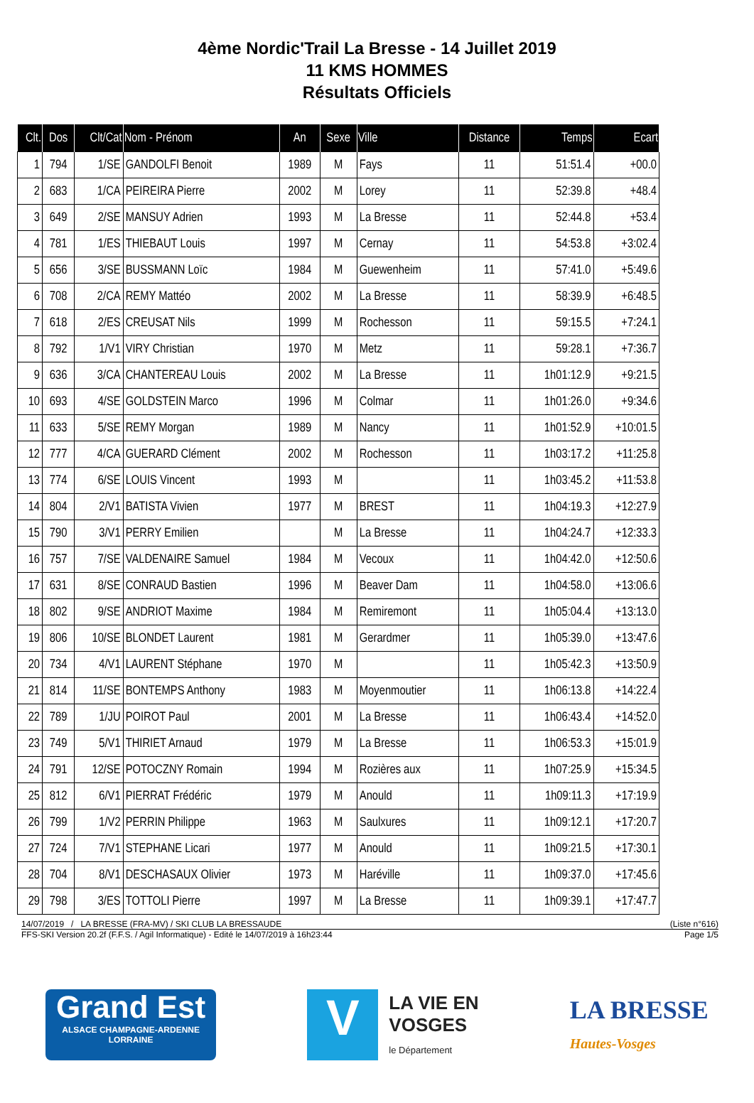4ème Nordic'Trail La Bresse - 14 Juillet 2019
11 KMS HOMMES
Résultats Officiels
| Clt. | Dos | Clt/Cat | Nom - Prénom | An | Sexe | Ville | Distance | Temps | Ecart |
| --- | --- | --- | --- | --- | --- | --- | --- | --- | --- |
| 1 | 794 | 1/SE | GANDOLFI Benoit | 1989 | M | Fays | 11 | 51:51.4 | +00.0 |
| 2 | 683 | 1/CA | PEIREIRA Pierre | 2002 | M | Lorey | 11 | 52:39.8 | +48.4 |
| 3 | 649 | 2/SE | MANSUY Adrien | 1993 | M | La Bresse | 11 | 52:44.8 | +53.4 |
| 4 | 781 | 1/ES | THIEBAUT Louis | 1997 | M | Cernay | 11 | 54:53.8 | +3:02.4 |
| 5 | 656 | 3/SE | BUSSMANN Loïc | 1984 | M | Guewenheim | 11 | 57:41.0 | +5:49.6 |
| 6 | 708 | 2/CA | REMY Mattéo | 2002 | M | La Bresse | 11 | 58:39.9 | +6:48.5 |
| 7 | 618 | 2/ES | CREUSAT Nils | 1999 | M | Rochesson | 11 | 59:15.5 | +7:24.1 |
| 8 | 792 | 1/V1 | VIRY Christian | 1970 | M | Metz | 11 | 59:28.1 | +7:36.7 |
| 9 | 636 | 3/CA | CHANTEREAU Louis | 2002 | M | La Bresse | 11 | 1h01:12.9 | +9:21.5 |
| 10 | 693 | 4/SE | GOLDSTEIN Marco | 1996 | M | Colmar | 11 | 1h01:26.0 | +9:34.6 |
| 11 | 633 | 5/SE | REMY Morgan | 1989 | M | Nancy | 11 | 1h01:52.9 | +10:01.5 |
| 12 | 777 | 4/CA | GUERARD Clément | 2002 | M | Rochesson | 11 | 1h03:17.2 | +11:25.8 |
| 13 | 774 | 6/SE | LOUIS Vincent | 1993 | M | | 11 | 1h03:45.2 | +11:53.8 |
| 14 | 804 | 2/V1 | BATISTA Vivien | 1977 | M | BREST | 11 | 1h04:19.3 | +12:27.9 |
| 15 | 790 | 3/V1 | PERRY Emilien | | M | La Bresse | 11 | 1h04:24.7 | +12:33.3 |
| 16 | 757 | 7/SE | VALDENAIRE Samuel | 1984 | M | Vecoux | 11 | 1h04:42.0 | +12:50.6 |
| 17 | 631 | 8/SE | CONRAUD Bastien | 1996 | M | Beaver Dam | 11 | 1h04:58.0 | +13:06.6 |
| 18 | 802 | 9/SE | ANDRIOT Maxime | 1984 | M | Remiremont | 11 | 1h05:04.4 | +13:13.0 |
| 19 | 806 | 10/SE | BLONDET Laurent | 1981 | M | Gerardmer | 11 | 1h05:39.0 | +13:47.6 |
| 20 | 734 | 4/V1 | LAURENT Stéphane | 1970 | M | | 11 | 1h05:42.3 | +13:50.9 |
| 21 | 814 | 11/SE | BONTEMPS Anthony | 1983 | M | Moyenmoutier | 11 | 1h06:13.8 | +14:22.4 |
| 22 | 789 | 1/JU | POIROT Paul | 2001 | M | La Bresse | 11 | 1h06:43.4 | +14:52.0 |
| 23 | 749 | 5/V1 | THIRIET Arnaud | 1979 | M | La Bresse | 11 | 1h06:53.3 | +15:01.9 |
| 24 | 791 | 12/SE | POTOCZNY Romain | 1994 | M | Rozières aux | 11 | 1h07:25.9 | +15:34.5 |
| 25 | 812 | 6/V1 | PIERRAT Frédéric | 1979 | M | Anould | 11 | 1h09:11.3 | +17:19.9 |
| 26 | 799 | 1/V2 | PERRIN Philippe | 1963 | M | Saulxures | 11 | 1h09:12.1 | +17:20.7 |
| 27 | 724 | 7/V1 | STEPHANE Licari | 1977 | M | Anould | 11 | 1h09:21.5 | +17:30.1 |
| 28 | 704 | 8/V1 | DESCHASAUX Olivier | 1973 | M | Haréville | 11 | 1h09:37.0 | +17:45.6 |
| 29 | 798 | 3/ES | TOTTOLI Pierre | 1997 | M | La Bresse | 11 | 1h09:39.1 | +17:47.7 |
14/07/2019 / LA BRESSE (FRA-MV) / SKI CLUB LA BRESSAUDE (Liste n°616)
FFS-SKI Version 20.2f (F.F.S. / Agil Informatique) - Edité le 14/07/2019 à 16h23:44 Page 1/5
Grand Est
ALSACE CHAMPAGNE-ARDENNE LORRAINE
V
LA VIE EN
VOSGES
le Département
LA BRESSE
Hautes-Vosges